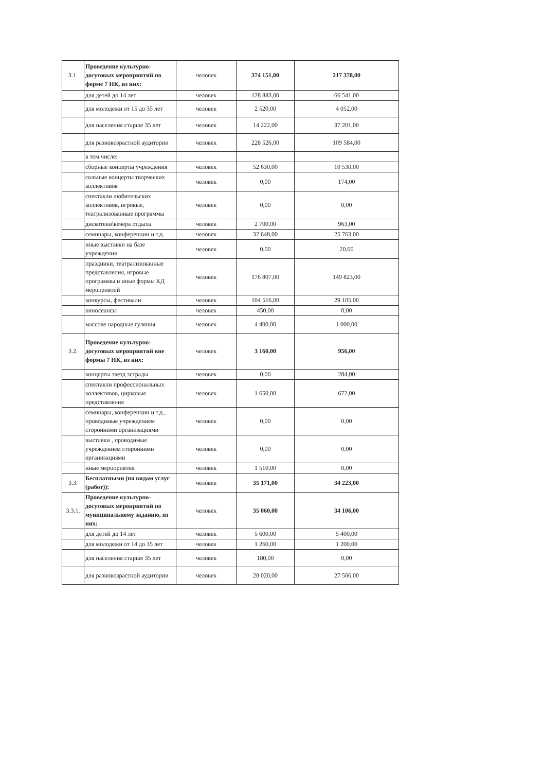| 3.1. | Проведение культурно-досуговых мероприятий по форме 7 НК, из них: | человек | 374 151,00 | 217 378,00 |
| | для детей до 14 лет | человек | 128 883,00 | 66 541,00 |
| | для молодежи от 15 до 35 лет | человек | 2 520,00 | 4 052,00 |
| | для населения старше 35 лет | человек | 14 222,00 | 37 201,00 |
| | для разновозрастной аудитории | человек | 228 526,00 | 109 584,00 |
| | в том числе: | | | |
| | сборные концерты учреждения | человек | 52 630,00 | 10 530,00 |
| | сольные концерты творческих коллективов | человек | 0,00 | 174,00 |
| | спектакли любительских коллективов, игровые, театрализованные программы | человек | 0,00 | 0,00 |
| | дискотеки\вечера отдыха | человек | 2 700,00 | 963,00 |
| | семинары, конференции и т.д. | человек | 32 648,00 | 25 763,00 |
| | иные выставки на базе учреждения | человек | 0,00 | 20,00 |
| | праздники, театрализованные представления, игровые программы и иные формы КД мероприятий | человек | 176 807,00 | 149 823,00 |
| | конкурсы, фестивали | человек | 104 516,00 | 29 105,00 |
| | киносеансы | человек | 450,00 | 0,00 |
| | массове народные гуляния | человек | 4 400,00 | 1 000,00 |
| 3.2. | Проведение культурно-досуговых мероприятий вне формы 7 НК, из них: | человек | 3 160,00 | 956,00 |
| | концерты звезд эстрады | человек | 0,00 | 284,00 |
| | спектакли профессиональных коллективов, цирковые представления | человек | 1 650,00 | 672,00 |
| | семинары, конференции и т.д., проводимые учреждением сторонними организациями | человек | 0,00 | 0,00 |
| | выставки , проводимые учреждением сторонними организациями | человек | 0,00 | 0,00 |
| | иные мероприятия | человек | 1 510,00 | 0,00 |
| 3.3. | Бесплатными (по видам услуг (работ)): | человек | 35 171,00 | 34 223,00 |
| 3.3.1. | Проведение культурно-досуговых мероприятий по муниципальному заданию, из них: | человек | 35 060,00 | 34 106,00 |
| | для детей до 14 лет | человек | 5 600,00 | 5 400,00 |
| | для молодежи от 14 до 35 лет | человек | 1 260,00 | 1 200,00 |
| | для населения старше 35 лет | человек | 180,00 | 0,00 |
| | для разновозрастной аудитории | человек | 28 020,00 | 27 506,00 |